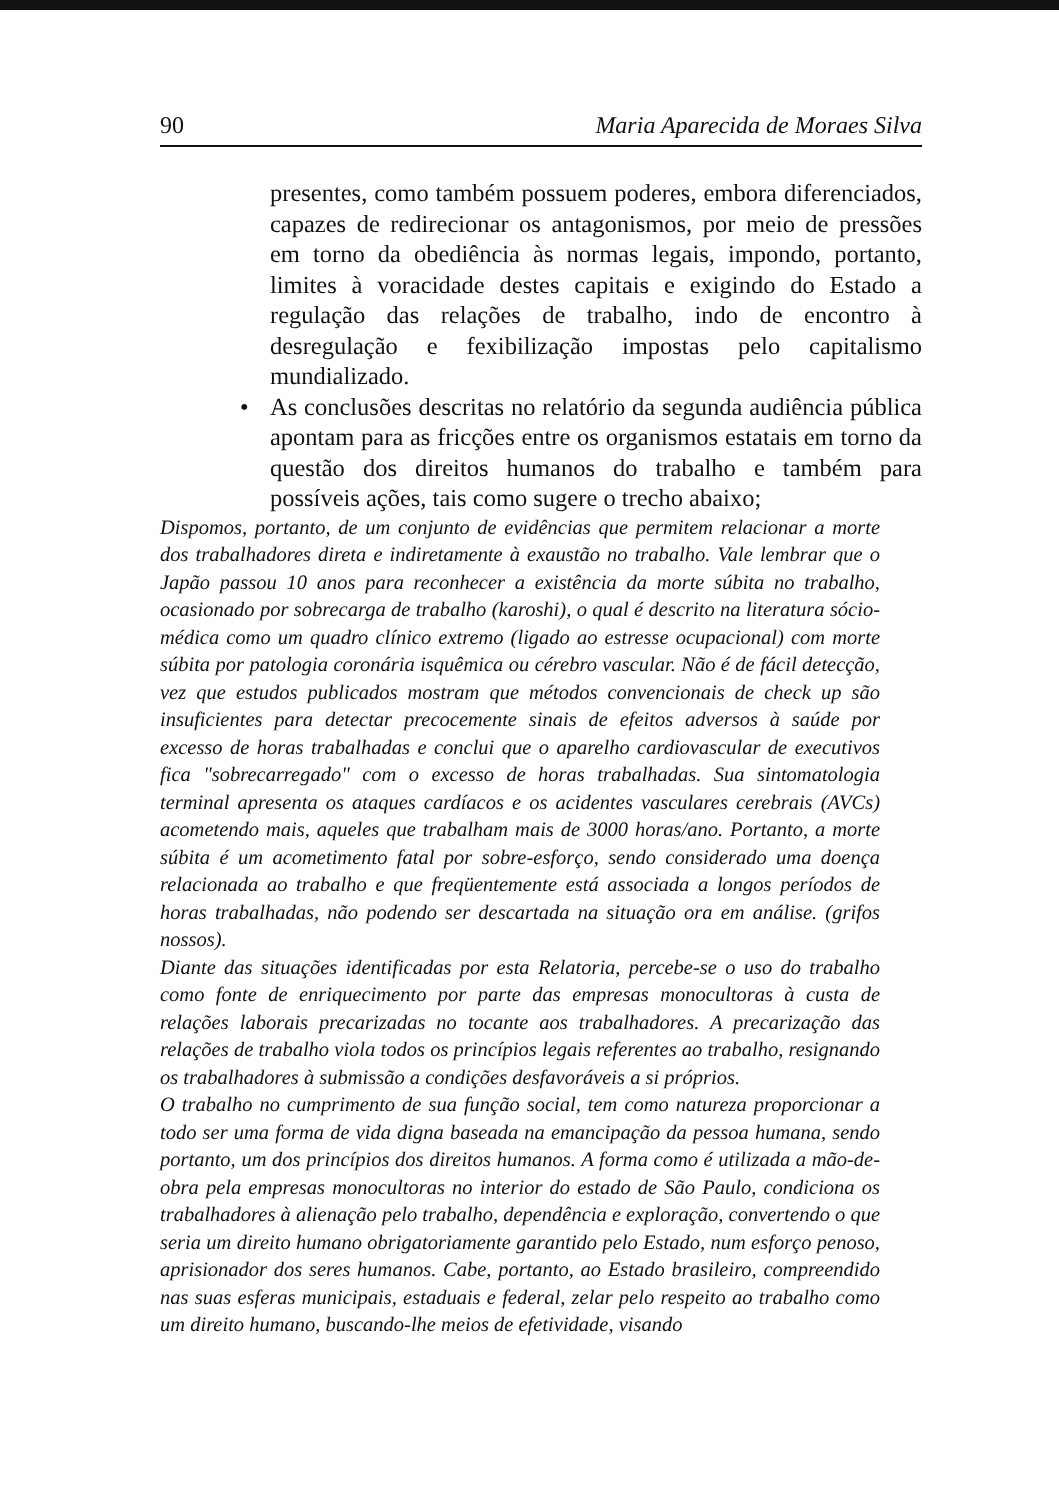90 Maria Aparecida de Moraes Silva
presentes, como também possuem poderes, embora diferenciados, capazes de redirecionar os antagonismos, por meio de pressões em torno da obediência às normas legais, impondo, portanto, limites à voracidade destes capitais e exigindo do Estado a regulação das relações de trabalho, indo de encontro à desregulação e fexibilização impostas pelo capitalismo mundializado.
• As conclusões descritas no relatório da segunda audiência pública apontam para as fricções entre os organismos estatais em torno da questão dos direitos humanos do trabalho e também para possíveis ações, tais como sugere o trecho abaixo;
Dispomos, portanto, de um conjunto de evidências que permitem relacionar a morte dos trabalhadores direta e indiretamente à exaustão no trabalho. Vale lembrar que o Japão passou 10 anos para reconhecer a existência da morte súbita no trabalho, ocasionado por sobrecarga de trabalho (karoshi), o qual é descrito na literatura sócio-médica como um quadro clínico extremo (ligado ao estresse ocupacional) com morte súbita por patologia coronária isquêmica ou cérebro vascular. Não é de fácil detecção, vez que estudos publicados mostram que métodos convencionais de check up são insuficientes para detectar precocemente sinais de efeitos adversos à saúde por excesso de horas trabalhadas e conclui que o aparelho cardiovascular de executivos fica "sobrecarregado" com o excesso de horas trabalhadas. Sua sintomatologia terminal apresenta os ataques cardíacos e os acidentes vasculares cerebrais (AVCs) acometendo mais, aqueles que trabalham mais de 3000 horas/ano. Portanto, a morte súbita é um acometimento fatal por sobre-esforço, sendo considerado uma doença relacionada ao trabalho e que freqüentemente está associada a longos períodos de horas trabalhadas, não podendo ser descartada na situação ora em análise. (grifos nossos).
Diante das situações identificadas por esta Relatoria, percebe-se o uso do trabalho como fonte de enriquecimento por parte das empresas monocultoras à custa de relações laborais precarizadas no tocante aos trabalhadores. A precarização das relações de trabalho viola todos os princípios legais referentes ao trabalho, resignando os trabalhadores à submissão a condições desfavoráveis a si próprios.
O trabalho no cumprimento de sua função social, tem como natureza proporcionar a todo ser uma forma de vida digna baseada na emancipação da pessoa humana, sendo portanto, um dos princípios dos direitos humanos. A forma como é utilizada a mão-de-obra pela empresas monocultoras no interior do estado de São Paulo, condiciona os trabalhadores à alienação pelo trabalho, dependência e exploração, convertendo o que seria um direito humano obrigatoriamente garantido pelo Estado, num esforço penoso, aprisionador dos seres humanos. Cabe, portanto, ao Estado brasileiro, compreendido nas suas esferas municipais, estaduais e federal, zelar pelo respeito ao trabalho como um direito humano, buscando-lhe meios de efetividade, visando